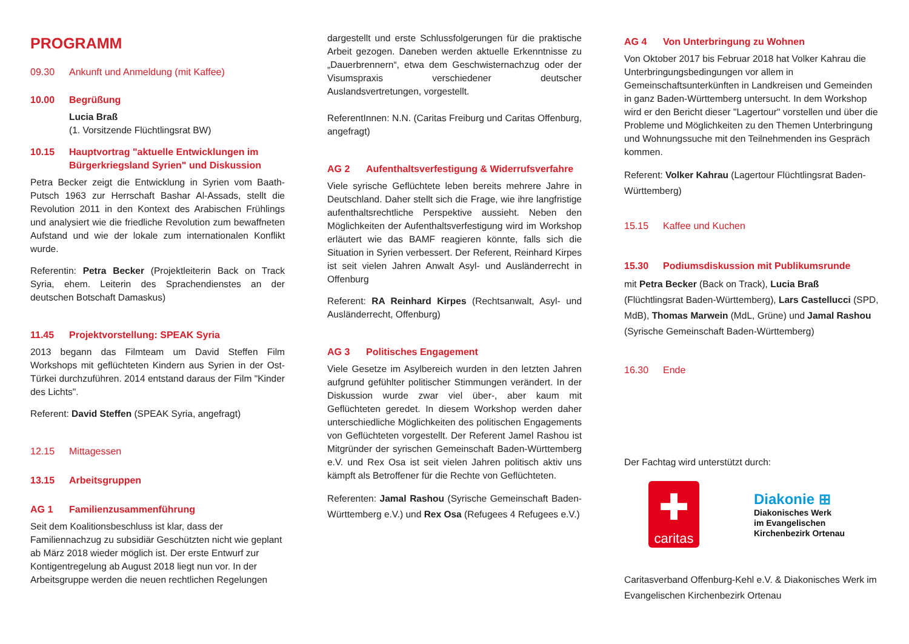PROGRAMM
09.30 Ankunft und Anmeldung (mit Kaffee)
10.00 Begrüßung
Lucia Braß
(1. Vorsitzende Flüchtlingsrat BW)
10.15 Hauptvortrag "aktuelle Entwicklungen im Bürgerkriegsland Syrien" und Diskussion
Petra Becker zeigt die Entwicklung in Syrien vom Baath-Putsch 1963 zur Herrschaft Bashar Al-Assads, stellt die Revolution 2011 in den Kontext des Arabischen Frühlings und analysiert wie die friedliche Revolution zum bewaffneten Aufstand und wie der lokale zum internationalen Konflikt wurde.
Referentin: Petra Becker (Projektleiterin Back on Track Syria, ehem. Leiterin des Sprachendienstes an der deutschen Botschaft Damaskus)
11.45 Projektvorstellung: SPEAK Syria
2013 begann das Filmteam um David Steffen Film Workshops mit geflüchteten Kindern aus Syrien in der Ost-Türkei durchzuführen. 2014 entstand daraus der Film "Kinder des Lichts".
Referent: David Steffen (SPEAK Syria, angefragt)
12.15 Mittagessen
13.15 Arbeitsgruppen
AG 1 Familienzusammenführung
Seit dem Koalitionsbeschluss ist klar, dass der Familiennachzug zu subsidiär Geschützten nicht wie geplant ab März 2018 wieder möglich ist. Der erste Entwurf zur Kontigentregelung ab August 2018 liegt nun vor. In der Arbeitsgruppe werden die neuen rechtlichen Regelungen
dargestellt und erste Schlussfolgerungen für die praktische Arbeit gezogen. Daneben werden aktuelle Erkenntnisse zu „Dauerbrennern“, etwa dem Geschwisternachzug oder der Visumspraxis verschiedener deutscher Auslandsvertretungen, vorgestellt.
ReferentInnen: N.N. (Caritas Freiburg und Caritas Offenburg, angefragt)
AG 2 Aufenthaltsverfestigung & Widerrufsverfahre
Viele syrische Geflüchtete leben bereits mehrere Jahre in Deutschland. Daher stellt sich die Frage, wie ihre langfristige aufenthaltsrechtliche Perspektive aussieht. Neben den Möglichkeiten der Aufenthaltsverfestigung wird im Workshop erläutert wie das BAMF reagieren könnte, falls sich die Situation in Syrien verbessert. Der Referent, Reinhard Kirpes ist seit vielen Jahren Anwalt Asyl- und Ausländerrecht in Offenburg
Referent: RA Reinhard Kirpes (Rechtsanwalt, Asyl- und Ausländerrecht, Offenburg)
AG 3 Politisches Engagement
Viele Gesetze im Asylbereich wurden in den letzten Jahren aufgrund gefühlter politischer Stimmungen verändert. In der Diskussion wurde zwar viel über-, aber kaum mit Geflüchteten geredet. In diesem Workshop werden daher unterschiedliche Möglichkeiten des politischen Engagements von Geflüchteten vorgestellt. Der Referent Jamel Rashou ist Mitgründer der syrischen Gemeinschaft Baden-Württemberg e.V. und Rex Osa ist seit vielen Jahren politisch aktiv uns kämpft als Betroffener für die Rechte von Geflüchteten.
Referenten: Jamal Rashou (Syrische Gemeinschaft Baden-Württemberg e.V.) und Rex Osa (Refugees 4 Refugees e.V.)
AG 4 Von Unterbringung zu Wohnen
Von Oktober 2017 bis Februar 2018 hat Volker Kahrau die Unterbringungsbedingungen vor allem in Gemeinschaftsunterkünften in Landkreisen und Gemeinden in ganz Baden-Württemberg untersucht. In dem Workshop wird er den Bericht dieser "Lagertour" vorstellen und über die Probleme und Möglichkeiten zu den Themen Unterbringung und Wohnungssuche mit den Teilnehmenden ins Gespräch kommen.
Referent: Volker Kahrau (Lagertour Flüchtlingsrat Baden-Württemberg)
15.15 Kaffee und Kuchen
15.30 Podiumsdiskussion mit Publikumsrunde
mit Petra Becker (Back on Track), Lucia Braß (Flüchtlingsrat Baden-Württemberg), Lars Castellucci (SPD, MdB), Thomas Marwein (MdL, Grüne) und Jamal Rashou (Syrische Gemeinschaft Baden-Württemberg)
16.30 Ende
Der Fachtag wird unterstützt durch:
✚
caritas
Diakonie ⊞
Diakonisches Werk
im Evangelischen
Kirchenbezirk Ortenau
Caritasverband Offenburg-Kehl e.V. & Diakonisches Werk im Evangelischen Kirchenbezirk Ortenau